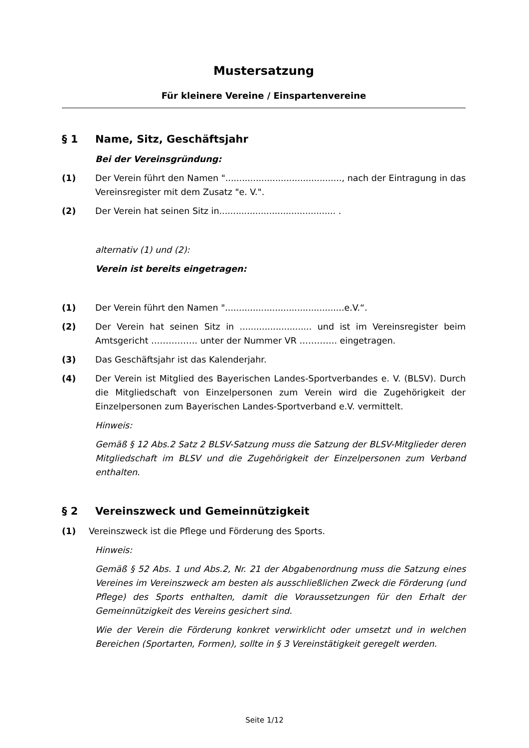Mustersatzung
Für kleinere Vereine / Einspartenvereine
§ 1 Name, Sitz, Geschäftsjahr
Bei der Vereinsgründung:
(1) Der Verein führt den Namen ".........................................., nach der Eintragung in das Vereinsregister mit dem Zusatz "e. V.".
(2) Der Verein hat seinen Sitz in.......................................... .
alternativ (1) und (2):
Verein ist bereits eingetragen:
(1) Der Verein führt den Namen "...........................................e.V.“.
(2) Der Verein hat seinen Sitz in .......................... und ist im Vereinsregister beim Amtsgericht ……………. unter der Nummer VR …………. eingetragen.
(3) Das Geschäftsjahr ist das Kalenderjahr.
(4) Der Verein ist Mitglied des Bayerischen Landes-Sportverbandes e. V. (BLSV). Durch die Mitgliedschaft von Einzelpersonen zum Verein wird die Zugehörigkeit der Einzelpersonen zum Bayerischen Landes-Sportverband e.V. vermittelt.
Hinweis:
Gemäß § 12 Abs.2 Satz 2 BLSV-Satzung muss die Satzung der BLSV-Mitglieder deren Mitgliedschaft im BLSV und die Zugehörigkeit der Einzelpersonen zum Verband enthalten.
§ 2 Vereinszweck und Gemeinnützigkeit
(1) Vereinszweck ist die Pflege und Förderung des Sports.
Hinweis:
Gemäß § 52 Abs. 1 und Abs.2, Nr. 21 der Abgabenordnung muss die Satzung eines Vereines im Vereinszweck am besten als ausschließlichen Zweck die Förderung (und Pflege) des Sports enthalten, damit die Voraussetzungen für den Erhalt der Gemeinnützigkeit des Vereins gesichert sind.
Wie der Verein die Förderung konkret verwirklicht oder umsetzt und in welchen Bereichen (Sportarten, Formen), sollte in § 3 Vereinstätigkeit geregelt werden.
Seite 1/12